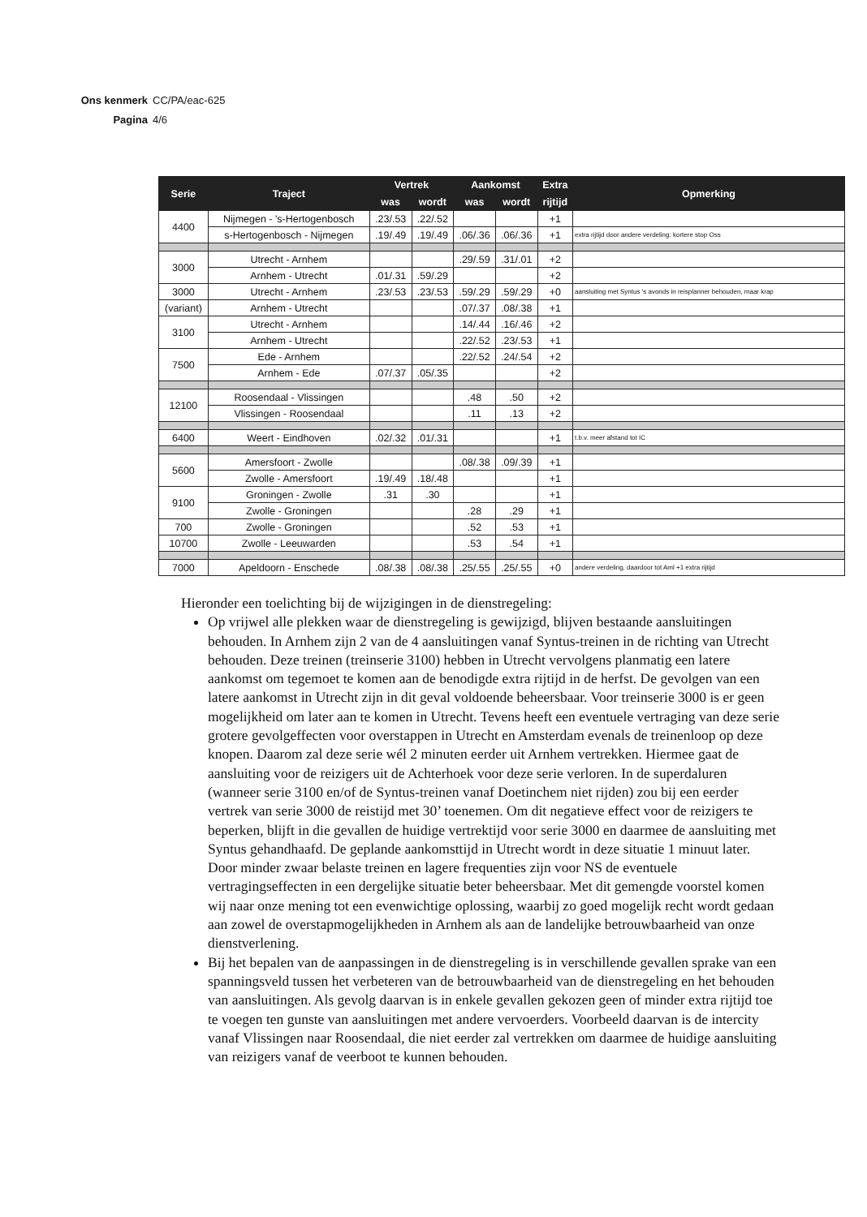Ons kenmerk CC/PA/eac-625
Pagina 4/6
| Serie | Traject | Vertrek | | Aankomst | | Extra | Opmerking |
| --- | --- | --- | --- | --- | --- | --- | --- |
| | | was | wordt | was | wordt | rijtijd | |
| 4400 | Nijmegen - 's-Hertogenbosch | .23/.53 | .22/.52 | | | +1 | |
| | s-Hertogenbosch - Nijmegen | .19/.49 | .19/.49 | .06/.36 | .06/.36 | +1 | extra rijtijd door andere verdeling: kortere stop Oss |
| 3000 | Utrecht - Arnhem | | | .29/.59 | .31/.01 | +2 | |
| | Arnhem - Utrecht | .01/.31 | .59/.29 | | | +2 | |
| 3000 | Utrecht - Arnhem | .23/.53 | .23/.53 | .59/.29 | .59/.29 | +0 | aansluiting met Syntus 's avonds in reisplanner behouden, maar krap |
| (variant) | Arnhem - Utrecht | | | .07/.37 | .08/.38 | +1 | |
| 3100 | Utrecht - Arnhem | | | .14/.44 | .16/.46 | +2 | |
| | Arnhem - Utrecht | | | .22/.52 | .23/.53 | +1 | |
| 7500 | Ede - Arnhem | | | .22/.52 | .24/.54 | +2 | |
| | Arnhem - Ede | .07/.37 | .05/.35 | | | +2 | |
| 12100 | Roosendaal - Vlissingen | | | .48 | .50 | +2 | |
| | Vlissingen - Roosendaal | | | .11 | .13 | +2 | |
| 6400 | Weert - Eindhoven | .02/.32 | .01/.31 | | | +1 | t.b.v. meer afstand tot IC |
| 5600 | Amersfoort - Zwolle | | | .08/.38 | .09/.39 | +1 | |
| | Zwolle - Amersfoort | .19/.49 | .18/.48 | | | +1 | |
| 9100 | Groningen - Zwolle | .31 | .30 | | | +1 | |
| | Zwolle - Groningen | | | .28 | .29 | +1 | |
| 700 | Zwolle - Groningen | | | .52 | .53 | +1 | |
| 10700 | Zwolle - Leeuwarden | | | .53 | .54 | +1 | |
| 7000 | Apeldoorn - Enschede | .08/.38 | .08/.38 | .25/.55 | .25/.55 | +0 | andere verdeling, daardoor tot Aml +1 extra rijtijd |
Hieronder een toelichting bij de wijzigingen in de dienstregeling:
Op vrijwel alle plekken waar de dienstregeling is gewijzigd, blijven bestaande aansluitingen behouden. In Arnhem zijn 2 van de 4 aansluitingen vanaf Syntus-treinen in de richting van Utrecht behouden. Deze treinen (treinserie 3100) hebben in Utrecht vervolgens planmatig een latere aankomst om tegemoet te komen aan de benodigde extra rijtijd in de herfst. De gevolgen van een latere aankomst in Utrecht zijn in dit geval voldoende beheersbaar. Voor treinserie 3000 is er geen mogelijkheid om later aan te komen in Utrecht. Tevens heeft een eventuele vertraging van deze serie grotere gevolgeffecten voor overstappen in Utrecht en Amsterdam evenals de treinenloop op deze knopen. Daarom zal deze serie wél 2 minuten eerder uit Arnhem vertrekken. Hiermee gaat de aansluiting voor de reizigers uit de Achterhoek voor deze serie verloren. In de superdaluren (wanneer serie 3100 en/of de Syntus-treinen vanaf Doetinchem niet rijden) zou bij een eerder vertrek van serie 3000 de reistijd met 30’ toenemen. Om dit negatieve effect voor de reizigers te beperken, blijft in die gevallen de huidige vertrektijd voor serie 3000 en daarmee de aansluiting met Syntus gehandhaafd. De geplande aankomsttijd in Utrecht wordt in deze situatie 1 minuut later. Door minder zwaar belaste treinen en lagere frequenties zijn voor NS de eventuele vertragingseffecten in een dergelijke situatie beter beheersbaar. Met dit gemengde voorstel komen wij naar onze mening tot een evenwichtige oplossing, waarbij zo goed mogelijk recht wordt gedaan aan zowel de overstapmogelijkheden in Arnhem als aan de landelijke betrouwbaarheid van onze dienstverlening.
Bij het bepalen van de aanpassingen in de dienstregeling is in verschillende gevallen sprake van een spanningsveld tussen het verbeteren van de betrouwbaarheid van de dienstregeling en het behouden van aansluitingen. Als gevolg daarvan is in enkele gevallen gekozen geen of minder extra rijtijd toe te voegen ten gunste van aansluitingen met andere vervoerders. Voorbeeld daarvan is de intercity vanaf Vlissingen naar Roosendaal, die niet eerder zal vertrekken om daarmee de huidige aansluiting van reizigers vanaf de veerboot te kunnen behouden.